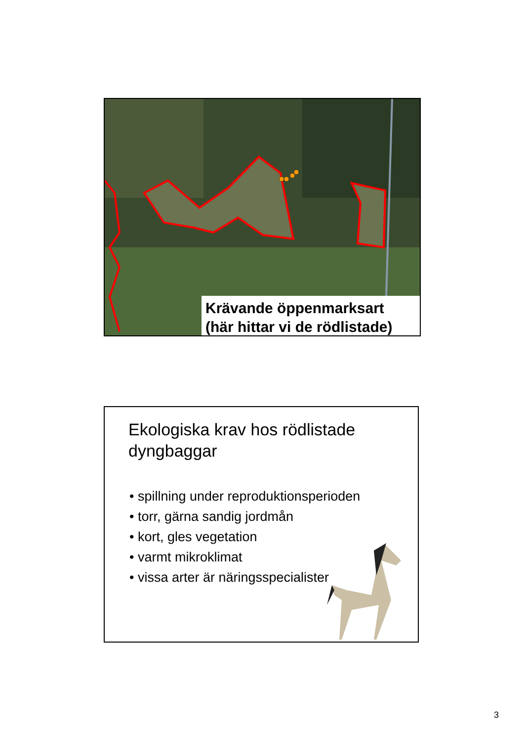Krävande öppenmarksart
(här hittar vi de rödlistade)
Ekologiska krav hos rödlistade
dyngbaggar
• spillning under reproduktionsperioden
• torr, gärna sandig jordmån
• kort, gles vegetation
• varmt mikroklimat
• vissa arter är näringsspecialister
3